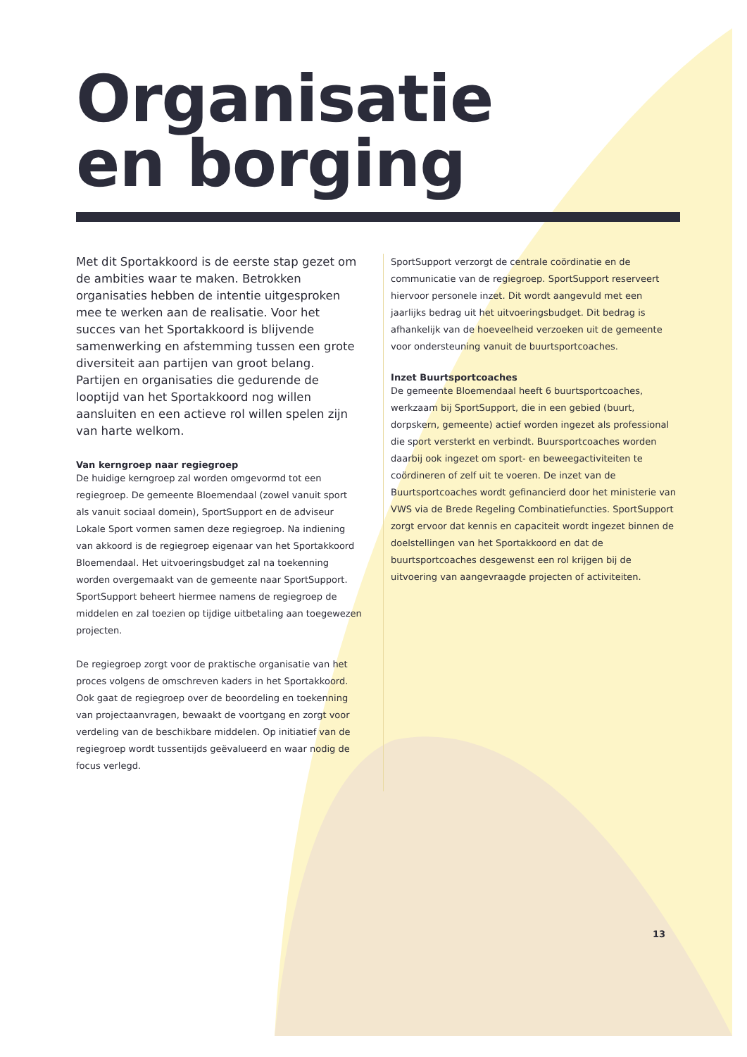Organisatie
en borging
Met dit Sportakkoord is de eerste stap gezet om de ambities waar te maken. Betrokken organisaties hebben de intentie uitgesproken mee te werken aan de realisatie. Voor het succes van het Sportakkoord is blijvende samenwerking en afstemming tussen een grote diversiteit aan partijen van groot belang. Partijen en organisaties die gedurende de looptijd van het Sportakkoord nog willen aansluiten en een actieve rol willen spelen zijn van harte welkom.
Van kerngroep naar regiegroep
De huidige kerngroep zal worden omgevormd tot een regiegroep. De gemeente Bloemendaal (zowel vanuit sport als vanuit sociaal domein), SportSupport en de adviseur Lokale Sport vormen samen deze regiegroep. Na indiening van akkoord is de regiegroep eigenaar van het Sportakkoord Bloemendaal. Het uitvoeringsbudget zal na toekenning worden overgemaakt van de gemeente naar SportSupport. SportSupport beheert hiermee namens de regiegroep de middelen en zal toezien op tijdige uitbetaling aan toegewezen projecten.
De regiegroep zorgt voor de praktische organisatie van het proces volgens de omschreven kaders in het Sportakkoord. Ook gaat de regiegroep over de beoordeling en toekenning van projectaanvragen, bewaakt de voortgang en zorgt voor verdeling van de beschikbare middelen. Op initiatief van de regiegroep wordt tussentijds geëvalueerd en waar nodig de focus verlegd.
SportSupport verzorgt de centrale coördinatie en de communicatie van de regiegroep. SportSupport reserveert hiervoor personele inzet. Dit wordt aangevuld met een jaarlijks bedrag uit het uitvoeringsbudget. Dit bedrag is afhankelijk van de hoeveelheid verzoeken uit de gemeente voor ondersteuning vanuit de buurtsportcoaches.
Inzet Buurtsportcoaches
De gemeente Bloemendaal heeft 6 buurtsportcoaches, werkzaam bij SportSupport, die in een gebied (buurt, dorpskern, gemeente) actief worden ingezet als professional die sport versterkt en verbindt. Buursportcoaches worden daarbij ook ingezet om sport- en beweegactiviteiten te coördineren of zelf uit te voeren. De inzet van de Buurtsportcoaches wordt gefinancierd door het ministerie van VWS via de Brede Regeling Combinatiefuncties. SportSupport zorgt ervoor dat kennis en capaciteit wordt ingezet binnen de doelstellingen van het Sportakkoord en dat de buurtsportcoaches desgewenst een rol krijgen bij de uitvoering van aangevraagde projecten of activiteiten.
13